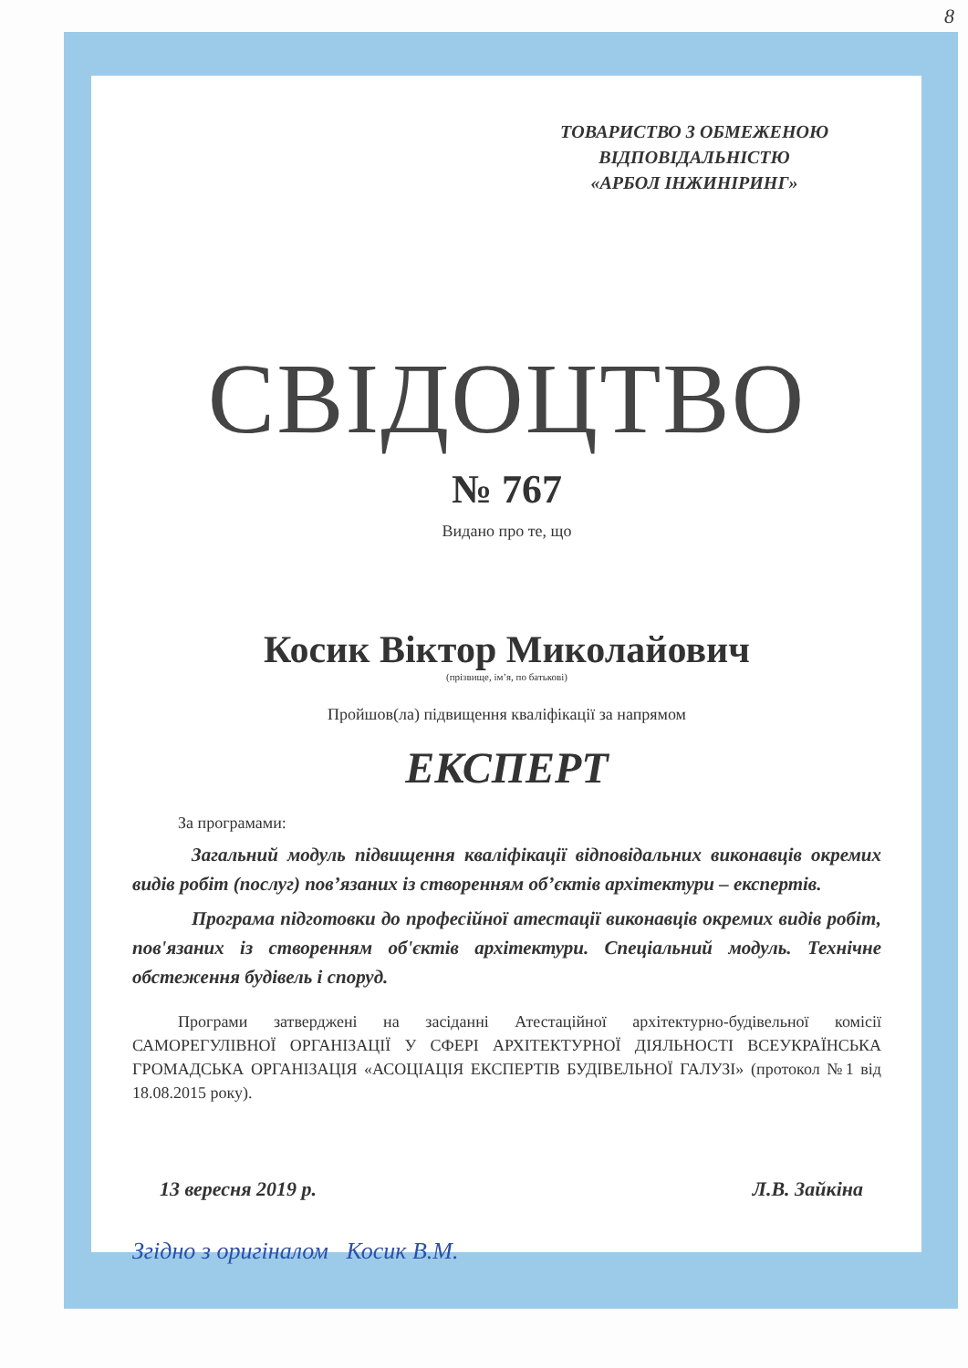8
ТОВАРИСТВО З ОБМЕЖЕНОЮ
ВІДПОВІДАЛЬНІСТЮ
«АРБОЛ ІНЖИНІРИНГ»
СВІДОЦТВО
№ 767
Видано про те, що
Косик Віктор Миколайович
(прізвище, ім’я, по батькові)
Пройшов(ла) підвищення кваліфікації за напрямом
ЕКСПЕРТ
За програмами:
Загальний модуль підвищення кваліфікації відповідальних виконавців окремих видів робіт (послуг) пов’язаних із створенням об’єктів архітектури – експертів.
Програма підготовки до професійної атестації виконавців окремих видів робіт, пов'язаних із створенням об'єктів архітектури. Спеціальний модуль. Технічне обстеження будівель і споруд.
Програми затверджені на засіданні Атестаційної архітектурно-будівельної комісії САМОРЕГУЛІВНОЇ ОРГАНІЗАЦІЇ У СФЕРІ АРХІТЕКТУРНОЇ ДІЯЛЬНОСТІ ВСЕУКРАЇНСЬКА ГРОМАДСЬКА ОРГАНІЗАЦІЯ «АСОЦІАЦІЯ ЕКСПЕРТІВ БУДІВЕЛЬНОЇ ГАЛУЗІ» (протокол №1 від 18.08.2015 року).
13 вересня 2019 р. Л.В. Зайкіна
Згідно з оригіналом Косик В.М.